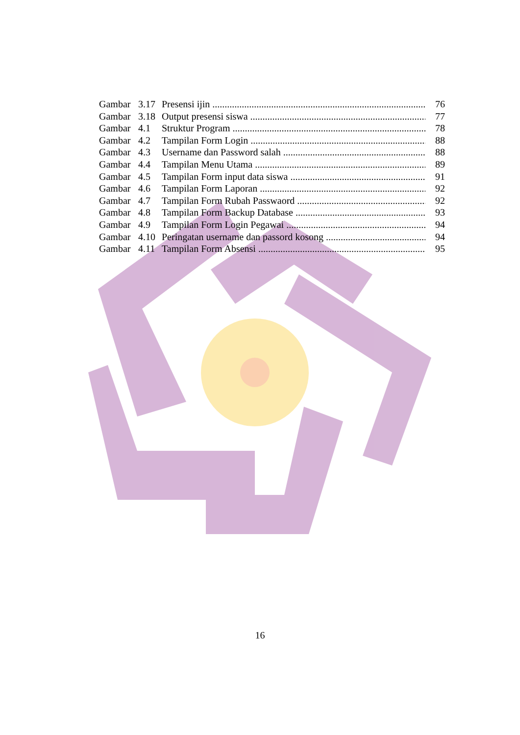Gambar 3.17 Presensi ijin 76
Gambar 3.18 Output presensi siswa 77
Gambar 4.1 Struktur Program 78
Gambar 4.2 Tampilan Form Login 88
Gambar 4.3 Username dan Password salah 88
Gambar 4.4 Tampilan Menu Utama 89
Gambar 4.5 Tampilan Form input data siswa 91
Gambar 4.6 Tampilan Form Laporan 92
Gambar 4.7 Tampilan Form Rubah Passwaord 92
Gambar 4.8 Tampilan Form Backup Database 93
Gambar 4.9 Tampilan Form Login Pegawai 94
Gambar 4.10 Peringatan username dan passord kosong 94
Gambar 4.11 Tampilan Form Absensi 95
16